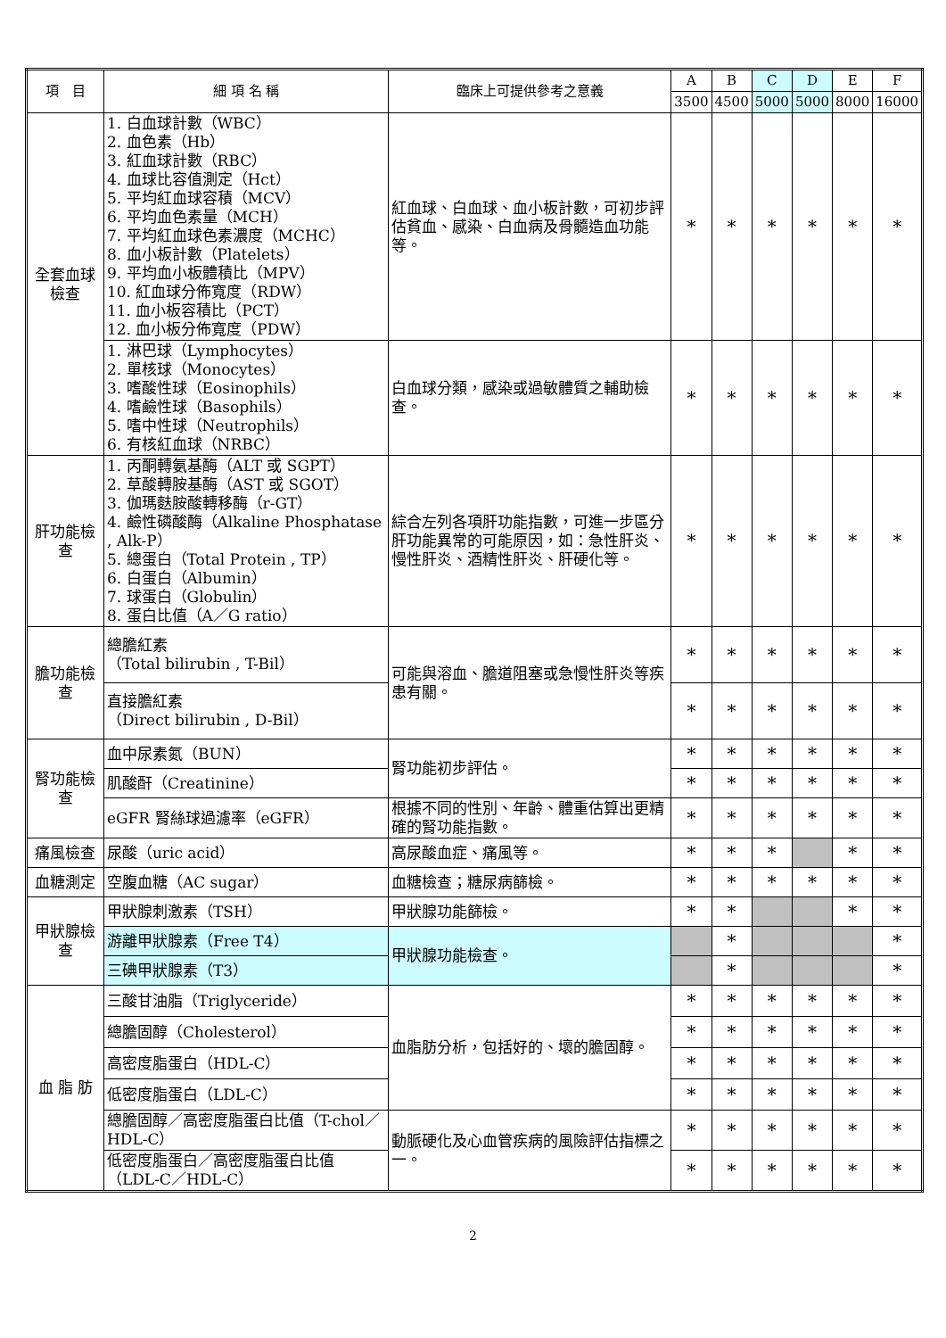| 項 目 | 細 項 名 稱 | 臨床上可提供參考之意義 | A | B | C | D | E | F |
| --- | --- | --- | --- | --- | --- | --- | --- | --- |
| | | | 3500 | 4500 | 5000 | 5000 | 8000 | 16000 |
| 全套血球檢查 | 1. 白血球計數（WBC） 2. 血色素（Hb） 3. 紅血球計數（RBC） 4. 血球比容值測定（Hct） 5. 平均紅血球容積（MCV） 6. 平均血色素量（MCH） 7. 平均紅血球色素濃度（MCHC） 8. 血小板計數（Platelets） 9. 平均血小板體積比（MPV） 10. 紅血球分佈寬度（RDW） 11. 血小板容積比（PCT） 12. 血小板分佈寬度（PDW） | 紅血球、白血球、血小板計數，可初步評估貧血、感染、白血病及骨髓造血功能等。 | * | * | * | * | * | * |
| | 1. 淋巴球（Lymphocytes） 2. 單核球（Monocytes） 3. 嗜酸性球（Eosinophils） 4. 嗜鹼性球（Basophils） 5. 嗜中性球（Neutrophils） 6. 有核紅血球（NRBC） | 白血球分類，感染或過敏體質之輔助檢查。 | * | * | * | * | * | * |
| 肝功能檢查 | 1. 丙酮轉氨基酶（ALT 或 SGPT） 2. 草酸轉胺基酶（AST 或 SGOT） 3. 伽瑪麩胺酸轉移酶（r-GT） 4. 鹼性磷酸酶（Alkaline Phosphatase , Alk-P） 5. 總蛋白（Total Protein , TP） 6. 白蛋白（Albumin） 7. 球蛋白（Globulin） 8. 蛋白比值（A／G ratio） | 綜合左列各項肝功能指數，可進一步區分肝功能異常的可能原因，如：急性肝炎、慢性肝炎、酒精性肝炎、肝硬化等。 | * | * | * | * | * | * |
| 膽功能檢查 | 總膽紅素 （Total bilirubin , T-Bil） | 可能與溶血、膽道阻塞或急慢性肝炎等疾患有關。 | * | * | * | * | * | * |
| | 直接膽紅素 （Direct bilirubin , D-Bil） | | * | * | * | * | * | * |
| 腎功能檢查 | 血中尿素氮（BUN） | 腎功能初步評估。 | * | * | * | * | * | * |
| | 肌酸酐（Creatinine） | | * | * | * | * | * | * |
| | eGFR 腎絲球過濾率（eGFR） | 根據不同的性別、年齡、體重估算出更精確的腎功能指數。 | * | * | * | * | * | * |
| 痛風檢查 | 尿酸（uric acid） | 高尿酸血症、痛風等。 | * | * | * | | * | * |
| 血糖測定 | 空腹血糖（AC sugar） | 血糖檢查；糖尿病篩檢。 | * | * | * | * | * | * |
| 甲狀腺檢查 | 甲狀腺刺激素（TSH） | 甲狀腺功能篩檢。 | * | * | | | * | * |
| | 游離甲狀腺素（Free T4） | 甲狀腺功能檢查。 | | * | | | | * |
| | 三碘甲狀腺素（T3） | | | * | | | | * |
| 血 脂 肪 | 三酸甘油脂（Triglyceride） | 血脂肪分析，包括好的、壞的膽固醇。 | * | * | * | * | * | * |
| | 總膽固醇（Cholesterol） | | * | * | * | * | * | * |
| | 高密度脂蛋白（HDL-C） | | * | * | * | * | * | * |
| | 低密度脂蛋白（LDL-C） | | * | * | * | * | * | * |
| | 總膽固醇／高密度脂蛋白比值（T-chol／HDL-C） | 動脈硬化及心血管疾病的風險評估指標之一。 | * | * | * | * | * | * |
| | 低密度脂蛋白／高密度脂蛋白比值（LDL-C／HDL-C） | | * | * | * | * | * | * |
2